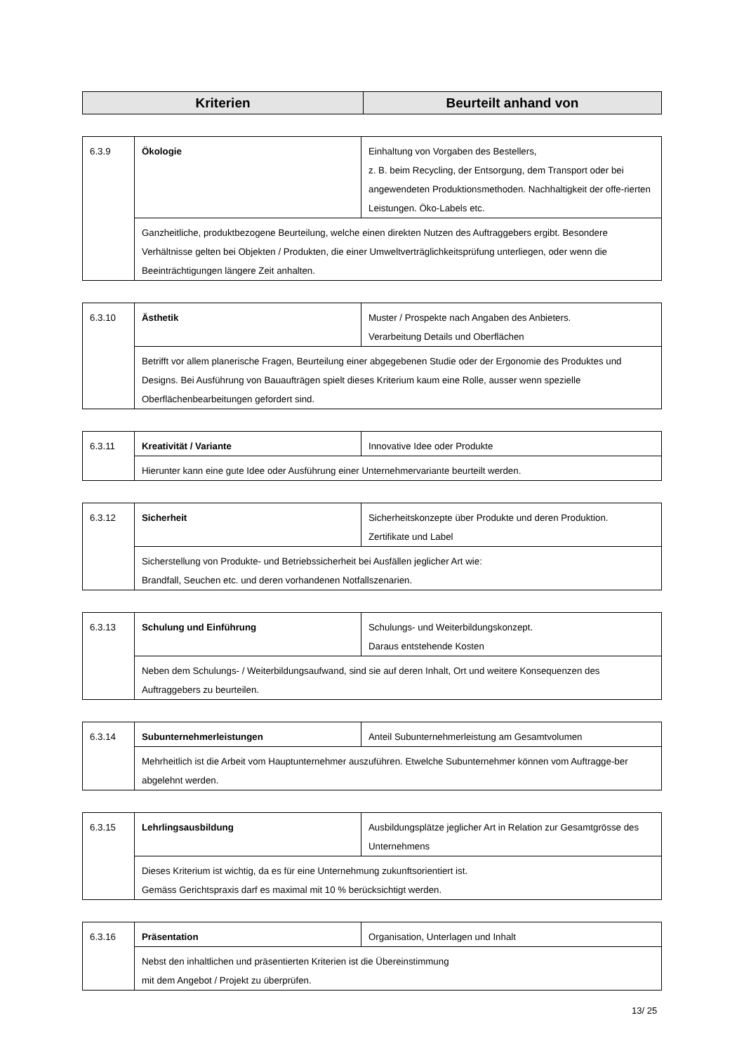| Kriterien | Beurteilt anhand von |
| --- | --- |
| 6.3.9 | Ökologie | Einhaltung von Vorgaben des Bestellers, z. B. beim Recycling, der Entsorgung, dem Transport oder bei angewendeten Produktionsmethoden. Nachhaltigkeit der offe-rierten Leistungen. Öko-Labels etc. |
| | Ganzheitliche, produktbezogene Beurteilung, welche einen direkten Nutzen des Auftraggebers ergibt. Besondere Verhältnisse gelten bei Objekten / Produkten, die einer Umweltverträglichkeitsprüfung unterliegen, oder wenn die Beeinträchtigungen längere Zeit anhalten. | |
| 6.3.10 | Ästhetik | Muster / Prospekte nach Angaben des Anbieters. Verarbeitung Details und Oberflächen |
| | Betrifft vor allem planerische Fragen, Beurteilung einer abgegebenen Studie oder der Ergonomie des Produktes und Designs. Bei Ausführung von Bauaufträgen spielt dieses Kriterium kaum eine Rolle, ausser wenn spezielle Oberflächenbearbeitungen gefordert sind. | |
| 6.3.11 | Kreativität / Variante | Innovative Idee oder Produkte |
| | Hierunter kann eine gute Idee oder Ausführung einer Unternehmervariante beurteilt werden. | |
| 6.3.12 | Sicherheit | Sicherheitskonzepte über Produkte und deren Produktion. Zertifikate und Label |
| | Sicherstellung von Produkte- und Betriebssicherheit bei Ausfällen jeglicher Art wie: Brandfall, Seuchen etc. und deren vorhandenen Notfallszenarien. | |
| 6.3.13 | Schulung und Einführung | Schulungs- und Weiterbildungskonzept. Daraus entstehende Kosten |
| | Neben dem Schulungs- / Weiterbildungsaufwand, sind sie auf deren Inhalt, Ort und weitere Konsequenzen des Auftraggebers zu beurteilen. | |
| 6.3.14 | Subunternehmerleistungen | Anteil Subunternehmerleistung am Gesamtvolumen |
| | Mehrheitlich ist die Arbeit vom Hauptunternehmer auszuführen. Etwelche Subunternehmer können vom Auftragge-ber abgelehnt werden. | |
| 6.3.15 | Lehrlingsausbildung | Ausbildungsplätze jeglicher Art in Relation zur Gesamtgrösse des Unternehmens |
| | Dieses Kriterium ist wichtig, da es für eine Unternehmung zukunftsorientiert ist. Gemäss Gerichtspraxis darf es maximal mit 10 % berücksichtigt werden. | |
| 6.3.16 | Präsentation | Organisation, Unterlagen und Inhalt |
| | Nebst den inhaltlichen und präsentierten Kriterien ist die Übereinstimmung mit dem Angebot / Projekt zu überprüfen. | |
13/ 25